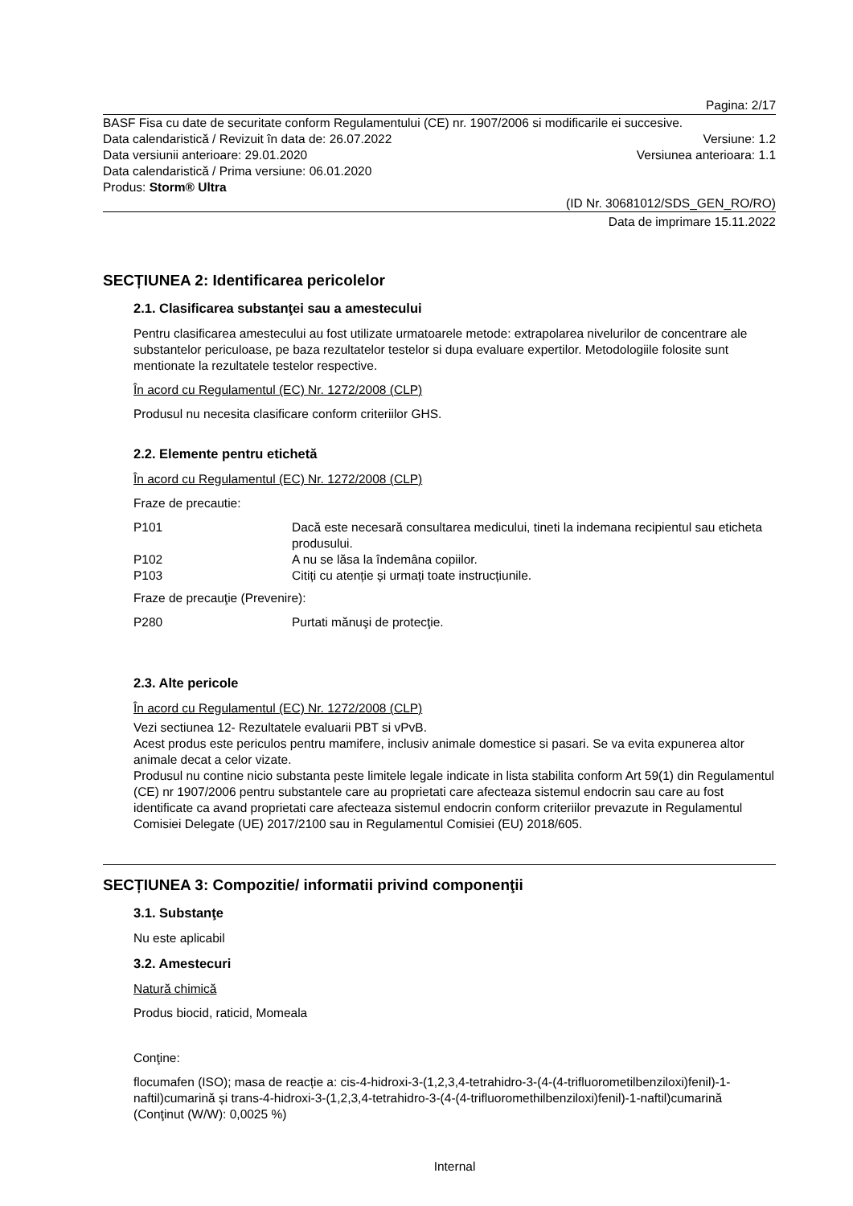Pagina: 2/17
BASF Fisa cu date de securitate conform Regulamentului (CE) nr. 1907/2006 si modificarile ei succesive.
Data calendaristică / Revizuit în data de: 26.07.2022 Versiune: 1.2
Data versiunii anterioare: 29.01.2020 Versiunea anterioara: 1.1
Data calendaristică / Prima versiune: 06.01.2020
Produs: Storm® Ultra
(ID Nr. 30681012/SDS_GEN_RO/RO)
Data de imprimare 15.11.2022
SECȚIUNEA 2: Identificarea pericolelor
2.1. Clasificarea substanţei sau a amestecului
Pentru clasificarea amestecului au fost utilizate urmatoarele metode: extrapolarea nivelurilor de concentrare ale substantelor periculoase, pe baza rezultatelor testelor si dupa evaluare expertilor. Metodologiile folosite sunt mentionate la rezultatele testelor respective.
În acord cu Regulamentul (EC) Nr. 1272/2008 (CLP)
Produsul nu necesita clasificare conform criteriilor GHS.
2.2. Elemente pentru etichetă
În acord cu Regulamentul (EC) Nr. 1272/2008 (CLP)
Fraze de precautie:
P101 Dacă este necesară consultarea medicului, tineti la indemana recipientul sau eticheta produsului.
P102 A nu se lăsa la îndemâna copiilor.
P103 Citiți cu atenție și urmați toate instrucțiunile.
Fraze de precauţie (Prevenire):
P280 Purtati mănuşi de protecţie.
2.3. Alte pericole
În acord cu Regulamentul (EC) Nr. 1272/2008 (CLP)
Vezi sectiunea 12- Rezultatele evaluarii PBT si vPvB.
Acest produs este periculos pentru mamifere, inclusiv animale domestice si pasari. Se va evita expunerea altor animale decat a celor vizate.
Produsul nu contine nicio substanta peste limitele legale indicate in lista stabilita conform Art 59(1) din Regulamentul (CE) nr 1907/2006 pentru substantele care au proprietati care afecteaza sistemul endocrin sau care au fost identificate ca avand proprietati care afecteaza sistemul endocrin conform criteriilor prevazute in Regulamentul Comisiei Delegate (UE) 2017/2100 sau in Regulamentul Comisiei (EU) 2018/605.
SECȚIUNEA 3: Compozitie/ informatii privind componenţii
3.1. Substanţe
Nu este aplicabil
3.2. Amestecuri
Natură chimică
Produs biocid, raticid, Momeala
Conţine:
flocumafen (ISO); masa de reacție a: cis-4-hidroxi-3-(1,2,3,4-tetrahidro-3-(4-(4-trifluorometilbenziloxi)fenil)-1-naftil)cumarină și trans-4-hidroxi-3-(1,2,3,4-tetrahidro-3-(4-(4-trifluoromethilbenziloxi)fenil)-1-naftil)cumarină (Conţinut (W/W): 0,0025 %)
Internal